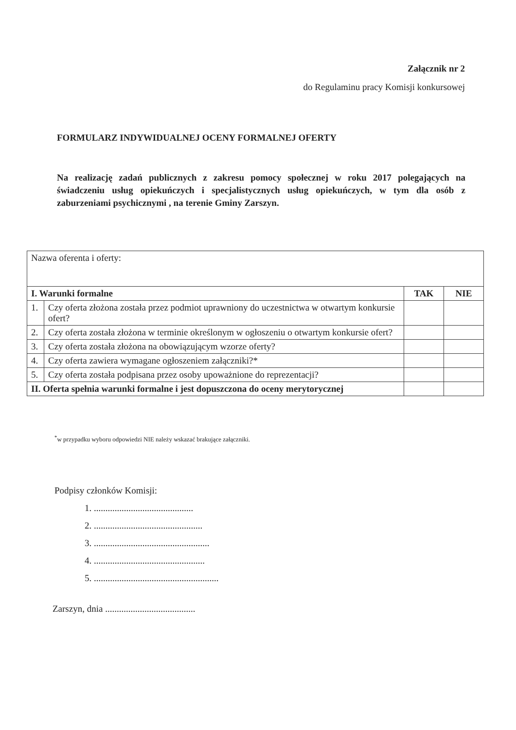Załącznik nr 2
do Regulaminu pracy Komisji konkursowej
FORMULARZ INDYWIDUALNEJ OCENY FORMALNEJ OFERTY
Na realizację zadań publicznych z zakresu pomocy społecznej w roku 2017 polegających na świadczeniu usług opiekuńczych i specjalistycznych usług opiekuńczych, w tym dla osób z zaburzeniami psychicznymi , na terenie Gminy Zarszyn.
| Nazwa oferenta i oferty: | | | |
| I. Warunki formalne | | TAK | NIE |
| 1. | Czy oferta złożona została przez podmiot uprawniony do uczestnictwa w otwartym konkursie ofert? | | |
| 2. | Czy oferta została złożona w terminie określonym w ogłoszeniu o otwartym konkursie ofert? | | |
| 3. | Czy oferta została złożona na obowiązującym wzorze oferty? | | |
| 4. | Czy oferta zawiera wymagane ogłoszeniem załączniki?* | | |
| 5. | Czy oferta została podpisana przez osoby upoważnione do reprezentacji? | | |
| II. Oferta spełnia warunki formalne i jest dopuszczona do oceny merytorycznej | | | |
<sup>*</sup> w przypadku wyboru odpowiedzi NIE należy wskazać brakujące załączniki.
Podpisy członków Komisji:
1. ...........................................
2. ...............................................
3. ..................................................
4. ................................................
5. ......................................................
Zarszyn, dnia .......................................